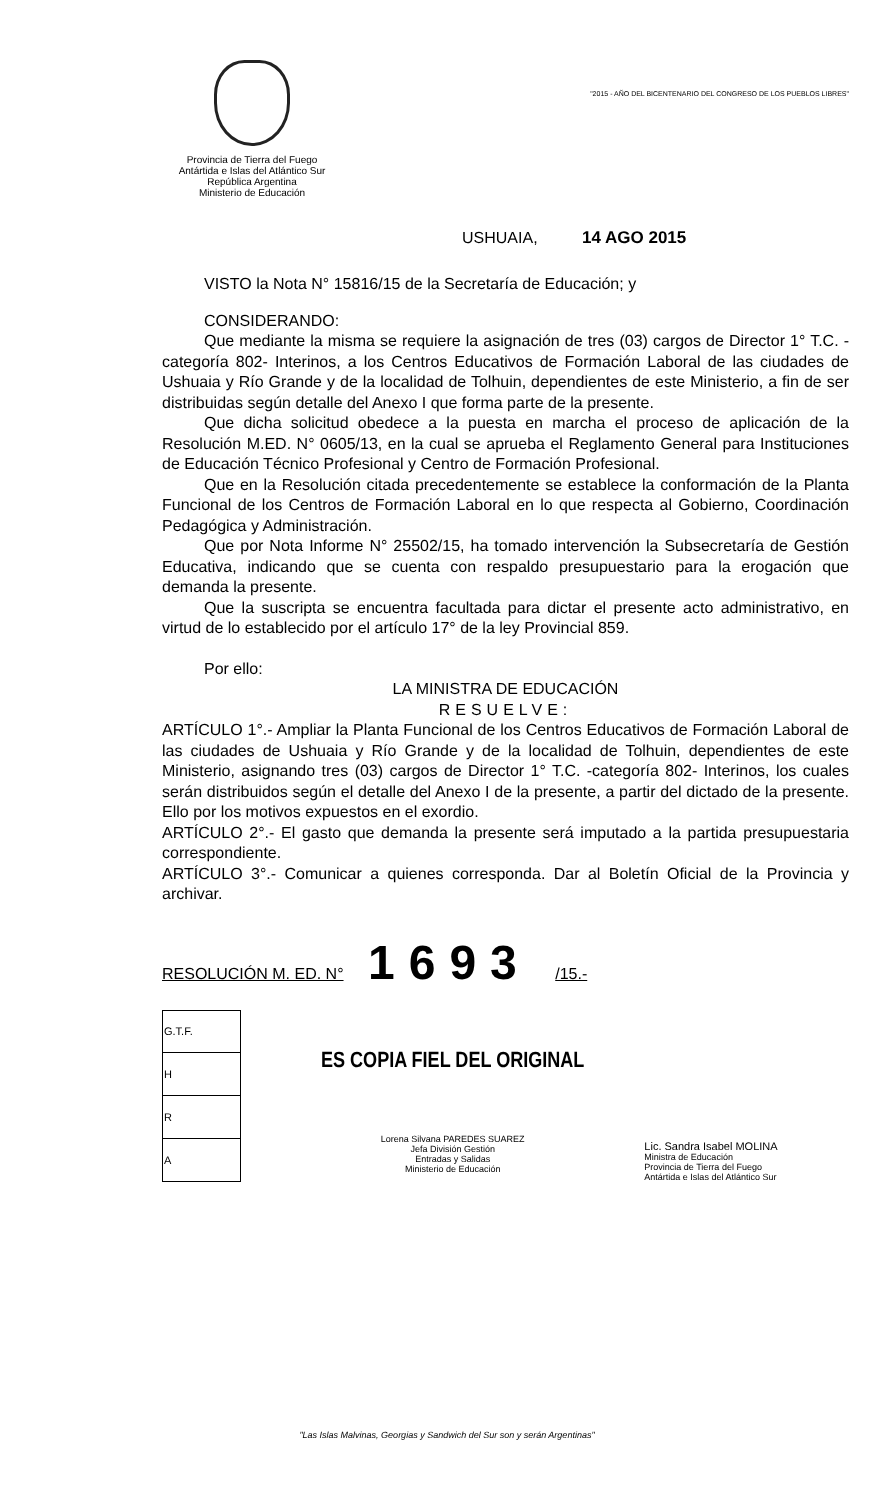Provincia de Tierra del Fuego
Antártida e Islas del Atlántico Sur
República Argentina
Ministerio de Educación
"2015 - AÑO DEL BICENTENARIO DEL CONGRESO DE LOS PUEBLOS LIBRES"
USHUAIA, 14 AGO 2015
VISTO la Nota N° 15816/15 de la Secretaría de Educación; y
CONSIDERANDO:
Que mediante la misma se requiere la asignación de tres (03) cargos de Director 1° T.C. -categoría 802- Interinos, a los Centros Educativos de Formación Laboral de las ciudades de Ushuaia y Río Grande y de la localidad de Tolhuin, dependientes de este Ministerio, a fin de ser distribuidas según detalle del Anexo I que forma parte de la presente.
Que dicha solicitud obedece a la puesta en marcha el proceso de aplicación de la Resolución M.ED. N° 0605/13, en la cual se aprueba el Reglamento General para Instituciones de Educación Técnico Profesional y Centro de Formación Profesional.
Que en la Resolución citada precedentemente se establece la conformación de la Planta Funcional de los Centros de Formación Laboral en lo que respecta al Gobierno, Coordinación Pedagógica y Administración.
Que por Nota Informe N° 25502/15, ha tomado intervención la Subsecretaría de Gestión Educativa, indicando que se cuenta con respaldo presupuestario para la erogación que demanda la presente.
Que la suscripta se encuentra facultada para dictar el presente acto administrativo, en virtud de lo establecido por el artículo 17° de la ley Provincial 859.
Por ello:
LA MINISTRA DE EDUCACIÓN
RESUELVE:
ARTÍCULO 1°.- Ampliar la Planta Funcional de los Centros Educativos de Formación Laboral de las ciudades de Ushuaia y Río Grande y de la localidad de Tolhuin, dependientes de este Ministerio, asignando tres (03) cargos de Director 1° T.C. -categoría 802- Interinos, los cuales serán distribuidos según el detalle del Anexo I de la presente, a partir del dictado de la presente. Ello por los motivos expuestos en el exordio.
ARTÍCULO 2°.- El gasto que demanda la presente será imputado a la partida presupuestaria correspondiente.
ARTÍCULO 3°.- Comunicar a quienes corresponda. Dar al Boletín Oficial de la Provincia y archivar.
RESOLUCIÓN M. ED. N° 1693 /15.-
| G.T.F. |
| H |
| R |
| A |
ES COPIA FIEL DEL ORIGINAL
Lorena Silvana PAREDES SUAREZ
Jefa División Gestión
Entradas y Salidas
Ministerio de Educación
Lic. Sandra Isabel MOLINA
Ministra de Educación
Provincia de Tierra del Fuego
Antártida e Islas del Atlántico Sur
"Las Islas Malvinas, Georgias y Sandwich del Sur son y serán Argentinas"